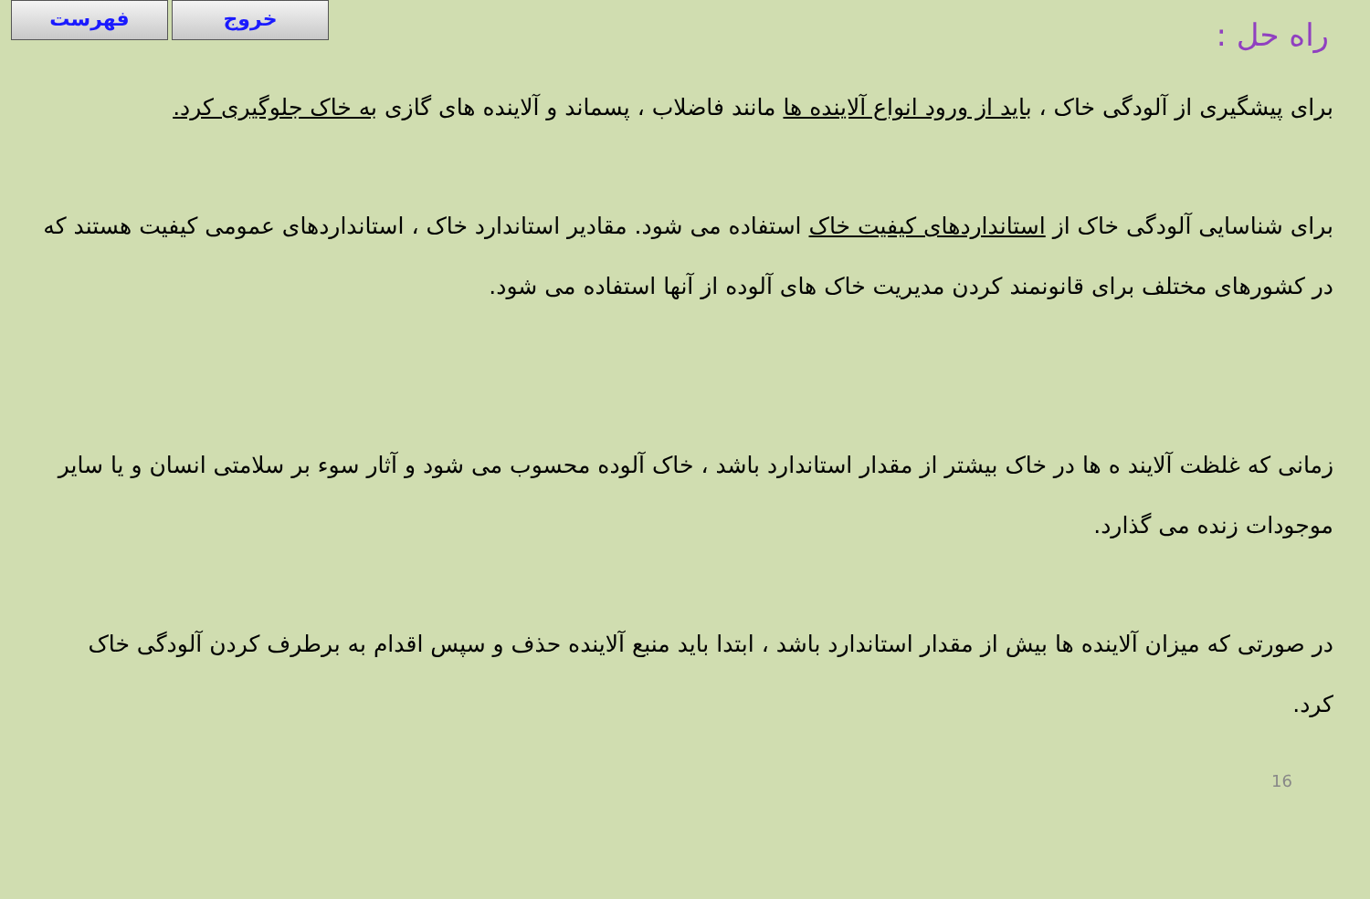فهرست خروج
راه حل :
برای پیشگیری از آلودگی خاک ، باید از ورود انواع آلاینده ها مانند فاضلاب ، پسماند و آلاینده های گازی به خاک جلوگیری کرد.
برای شناسایی آلودگی خاک از استانداردهای کیفیت خاک استفاده می شود. مقادیر استاندارد خاک ، استانداردهای عمومی کیفیت هستند که در کشورهای مختلف برای قانونمند کردن مدیریت خاک های آلوده از آنها استفاده می شود.
زمانی که غلظت آلایند ه ها در خاک بیشتر از مقدار استاندارد باشد ، خاک آلوده محسوب می شود و آثار سوء بر سلامتی انسان و یا سایر موجودات زنده می گذارد.
در صورتی که میزان آلاینده ها بیش از مقدار استاندارد باشد ، ابتدا باید منبع آلاینده حذف و سپس اقدام به برطرف کردن آلودگی خاک کرد.
16